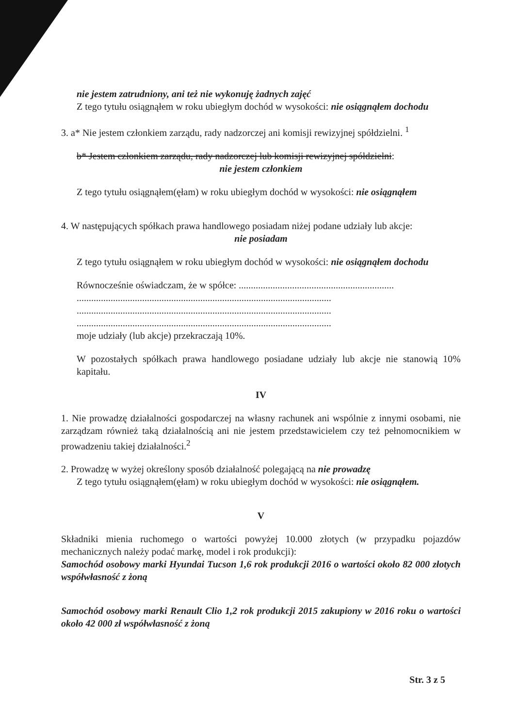nie jestem zatrudniony, ani też nie wykonuję żadnych zajęć
Z tego tytułu osiągnąłem w roku ubiegłym dochód w wysokości: nie osiągnąłem dochodu
3. a* Nie jestem członkiem zarządu, rady nadzorczej ani komisji rewizyjnej spółdzielni. <sup>1</sup>
b* Jestem członkiem zarządu, rady nadzorczej lub komisji rewizyjnej spółdzielni:
nie jestem członkiem
Z tego tytułu osiągnąłem(ęłam) w roku ubiegłym dochód w wysokości: nie osiągnąłem
4. W następujących spółkach prawa handlowego posiadam niżej podane udziały lub akcje:
nie posiadam
Z tego tytułu osiągnąłem w roku ubiegłym dochód w wysokości: nie osiągnąłem dochodu
Równocześnie oświadczam, że w spółce: ................................................................
.........................................................................................................
.........................................................................................................
.........................................................................................................
moje udziały (lub akcje) przekraczają 10%.
W pozostałych spółkach prawa handlowego posiadane udziały lub akcje nie stanowią 10% kapitału.
IV
1. Nie prowadzę działalności gospodarczej na własny rachunek ani wspólnie z innymi osobami, nie zarządzam również taką działalnością ani nie jestem przedstawicielem czy też pełnomocnikiem w prowadzeniu takiej działalności.<sup>2</sup>
2. Prowadzę w wyżej określony sposób działalność polegającą na nie prowadzę
Z tego tytułu osiągnąłem(ęłam) w roku ubiegłym dochód w wysokości: nie osiągnąłem.
V
Składniki mienia ruchomego o wartości powyżej 10.000 złotych (w przypadku pojazdów mechanicznych należy podać markę, model i rok produkcji):
Samochód osobowy marki Hyundai Tucson 1,6 rok produkcji 2016 o wartości około 82 000 złotych współwłasność z żoną
Samochód osobowy marki Renault Clio 1,2 rok produkcji 2015 zakupiony w 2016 roku o wartości około 42 000 zł współwłasność z żoną
Str. 3 z 5